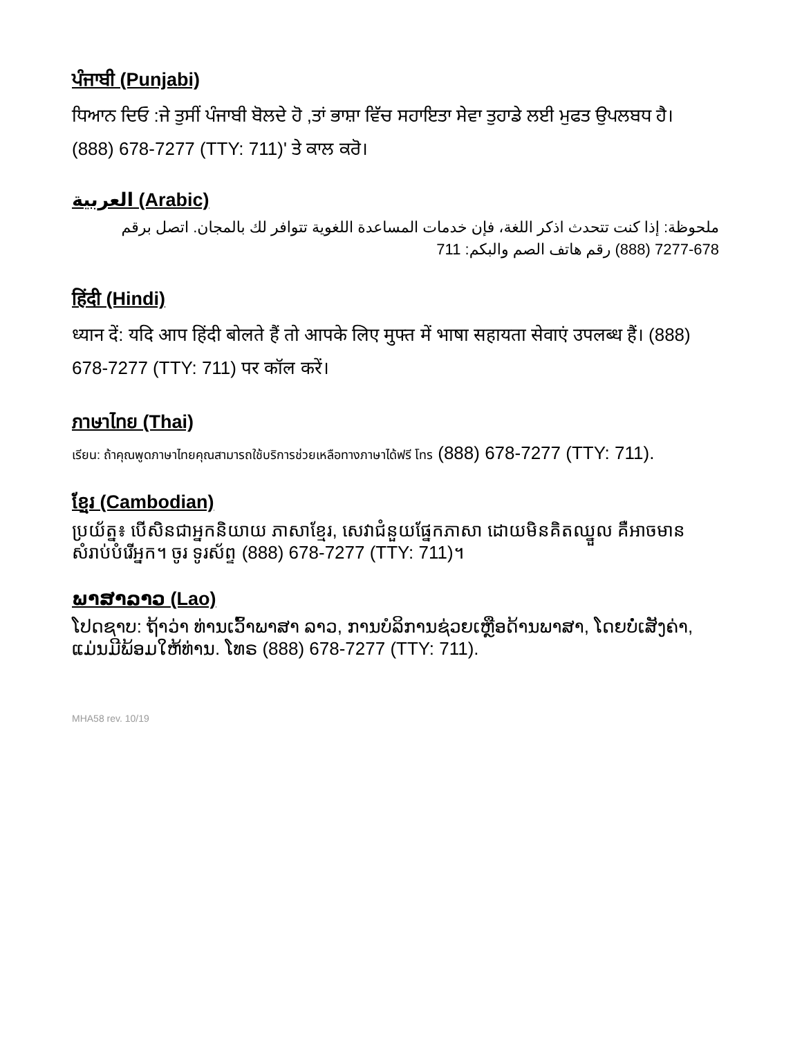ਪੰਜਾਬੀ (Punjabi)
ਧਿਆਨ ਦਿਓ :ਜੇ ਤੁਸੀਂ ਪੰਜਾਬੀ ਬੋਲਦੇ ਹੋ ,ਤਾਂ ਭਾਸ਼ਾ ਵਿੱਚ ਸਹਾਇਤਾ ਸੇਵਾ ਤੁਹਾਡੇ ਲਈ ਮੁਫਤ ਉਪਲਬਧ ਹੈ। (888) 678-7277 (TTY: 711)' ਤੇ ਕਾਲ ਕਰੋ।
العربية (Arabic)
ملحوظة: إذا كنت تتحدث اذكر اللغة، فإن خدمات المساعدة اللغوية تتوافر لك بالمجان. اتصل برقم 678-7277 (888) رقم هاتف الصم والبكم: 711
हिंदी (Hindi)
ध्यान दें: यदि आप हिंदी बोलते हैं तो आपके लिए मुफ्त में भाषा सहायता सेवाएं उपलब्ध हैं। (888) 678-7277 (TTY: 711) पर कॉल करें।
ภาษาไทย (Thai)
เรียน: ถ้าคุณพูดภาษาไทยคุณสามารถใช้บริการช่วยเหลือทางภาษาได้ฟรี โทร (888) 678-7277 (TTY: 711).
ខ្មែរ (Cambodian)
ប្រយ័ត្ន៖ បើសិនជាអ្នកនិយាយ ភាសាខ្មែរ, សេវាជំនួយផ្នែកភាសា ដោយមិនគិតឈ្នួល គឺអាចមានសំរាប់បំរើអ្នក។ ចូរ ទូរស័ព្ទ (888) 678-7277 (TTY: 711)។
ພາສາລາວ (Lao)
ໂປດຊາບ: ຖ້າວ່າ ທ່ານເວົ້າພາສາ ລາວ, ການບໍລິການຊ່ວຍເຫຼືອດ້ານພາສາ, ໂດຍບໍ່ເສັງຄ່າ, ແມ່ນມີພ້ອມໃຫ້ທ່ານ. ໂທຣ (888) 678-7277 (TTY: 711).
MHA58 rev. 10/19